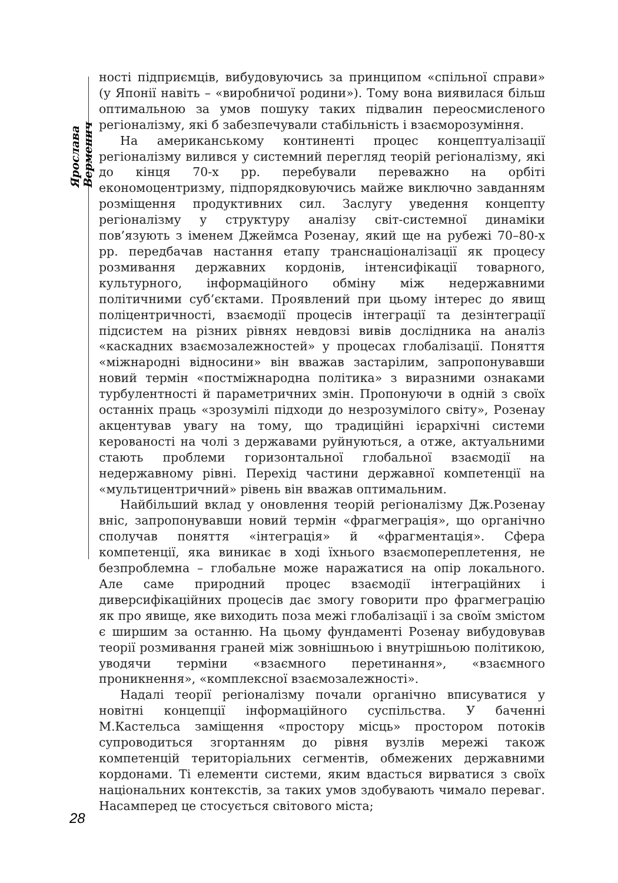Ярослава Верменич
ності підприємців, вибудовуючись за принципом «спільної справи» (у Японії навіть – «виробничої родини»). Тому вона виявилася більш оптимальною за умов пошуку таких підвалин переосмисленого регіоналізму, які б забезпечували стабільність і взаєморозуміння.
На американському континенті процес концептуалізації регіоналізму вилився у системний перегляд теорій регіоналізму, які до кінця 70-х рр. перебували переважно на орбіті економоцентризму, підпорядковуючись майже виключно завданням розміщення продуктивних сил. Заслугу уведення концепту регіоналізму у структуру аналізу світ-системної динаміки пов’язують з іменем Джеймса Розенау, який ще на рубежі 70–80-х рр. передбачав настання етапу транснаціоналізації як процесу розмивання державних кордонів, інтенсифікації товарного, культурного, інформаційного обміну між недержавними політичними суб’єктами. Проявлений при цьому інтерес до явищ поліцентричності, взаємодії процесів інтеграції та дезінтеграції підсистем на різних рівнях невдовзі вивів дослідника на аналіз «каскадних взаємозалежностей» у процесах глобалізації. Поняття «міжнародні відносини» він вважав застарілим, запропонувавши новий термін «постміжнародна політика» з виразними ознаками турбулентності й параметричних змін. Пропонуючи в одній з своїх останніх праць «зрозумілі підходи до незрозумілого світу», Розенау акцентував увагу на тому, що традиційні ієрархічні системи керованості на чолі з державами руйнуються, а отже, актуальними стають проблеми горизонтальної глобальної взаємодії на недержавному рівні. Перехід частини державної компетенції на «мультицентричний» рівень він вважав оптимальним.
Найбільший вклад у оновлення теорій регіоналізму Дж.Розенау вніс, запропонувавши новий термін «фрагмеграція», що органічно сполучав поняття «інтеграція» й «фрагментація». Сфера компетенції, яка виникає в ході їхнього взаємопереплетення, не безпроблемна – глобальне може наражатися на опір локального. Але саме природний процес взаємодії інтеграційних і диверсифікаційних процесів дає змогу говорити про фрагмеграцію як про явище, яке виходить поза межі глобалізації і за своїм змістом є ширшим за останню. На цьому фундаменті Розенау вибудовував теорії розмивання граней між зовнішньою і внутрішньою політикою, уводячи терміни «взаємного перетинання», «взаємного проникнення», «комплексної взаємозалежності».
Надалі теорії регіоналізму почали органічно вписуватися у новітні концепції інформаційного суспільства. У баченні М.Кастельса заміщення «простору місць» простором потоків супроводиться згортанням до рівня вузлів мережі також компетенцій територіальних сегментів, обмежених державними кордонами. Ті елементи системи, яким вдасться вирватися з своїх національних контекстів, за таких умов здобувають чимало переваг. Насамперед це стосується світового міста;
28